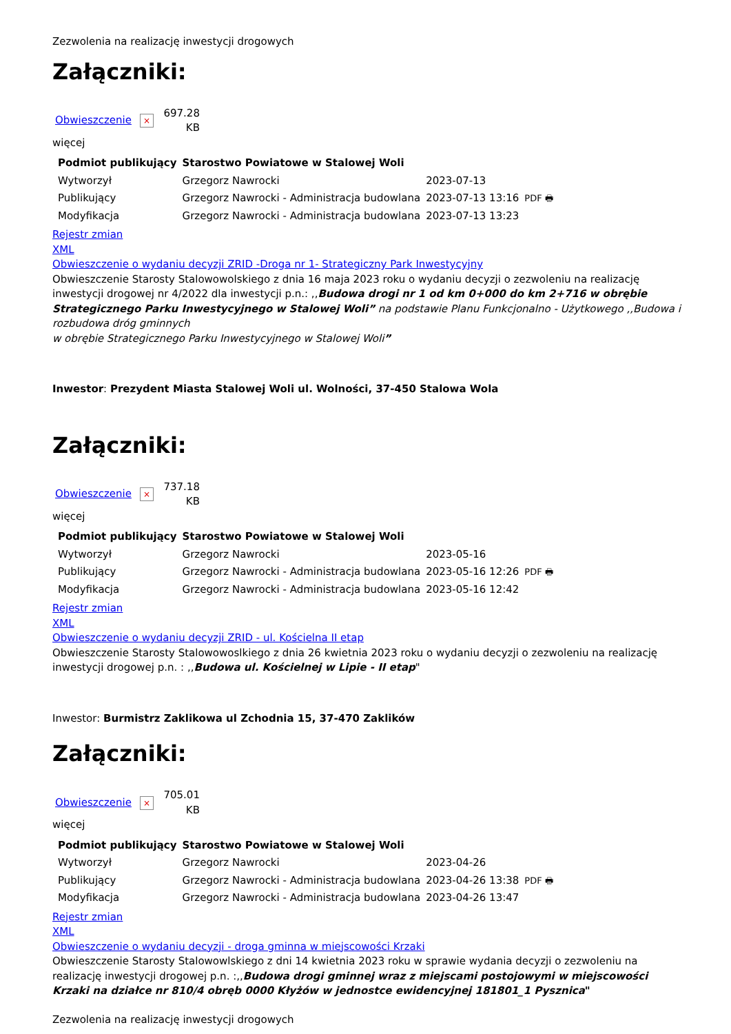Zezwolenia na realizację inwestycji drogowych
Załączniki:
Obwieszczenie × 697.28 KB
więcej
| Podmiot publikujący | Starostwo Powiatowe w Stalowej Woli | | |
| Wytworzył | Grzegorz Nawrocki | 2023-07-13 | PDF 🖶 |
| Publikujący | Grzegorz Nawrocki - Administracja budowlana | 2023-07-13 13:16 | |
| Modyfikacja | Grzegorz Nawrocki - Administracja budowlana | 2023-07-13 13:23 | |
Rejestr zmian
XML
Obwieszczenie o wydaniu decyzji ZRID -Droga nr 1- Strategiczny Park Inwestycyjny
Obwieszczenie Starosty Stalowowolskiego z dnia 16 maja 2023 roku o wydaniu decyzji o zezwoleniu na realizację inwestycji drogowej nr 4/2022 dla inwestycji p.n.: ,,Budowa drogi nr 1 od km 0+000 do km 2+716 w obrębie Strategicznego Parku Inwestycyjnego w Stalowej Woli” na podstawie Planu Funkcjonalno - Użytkowego ,,Budowa i rozbudowa dróg gminnych
w obrębie Strategicznego Parku Inwestycyjnego w Stalowej Woli”
Inwestor: Prezydent Miasta Stalowej Woli ul. Wolności, 37-450 Stalowa Wola
Załączniki:
Obwieszczenie × 737.18 KB
więcej
| Podmiot publikujący | Starostwo Powiatowe w Stalowej Woli | | |
| Wytworzył | Grzegorz Nawrocki | 2023-05-16 | PDF 🖶 |
| Publikujący | Grzegorz Nawrocki - Administracja budowlana | 2023-05-16 12:26 | |
| Modyfikacja | Grzegorz Nawrocki - Administracja budowlana | 2023-05-16 12:42 | |
Rejestr zmian
XML
Obwieszczenie o wydaniu decyzji ZRID - ul. Kościelna II etap
Obwieszczenie Starosty Stalowowoslkiego z dnia 26 kwietnia 2023 roku o wydaniu decyzji o zezwoleniu na realizację inwestycji drogowej p.n. : ,,Budowa ul. Kościelnej w Lipie - II etap"
Inwestor: Burmistrz Zaklikowa ul Zchodnia 15, 37-470 Zaklików
Załączniki:
Obwieszczenie × 705.01 KB
więcej
| Podmiot publikujący | Starostwo Powiatowe w Stalowej Woli | | |
| Wytworzył | Grzegorz Nawrocki | 2023-04-26 | PDF 🖶 |
| Publikujący | Grzegorz Nawrocki - Administracja budowlana | 2023-04-26 13:38 | |
| Modyfikacja | Grzegorz Nawrocki - Administracja budowlana | 2023-04-26 13:47 | |
Rejestr zmian
XML
Obwieszczenie o wydaniu decyzji - droga gminna w miejscowości Krzaki
Obwieszczenie Starosty Stalowowlskiego z dni 14 kwietnia 2023 roku w sprawie wydania decyzji o zezwoleniu na realizację inwestycji drogowej p.n. :,,Budowa drogi gminnej wraz z miejscami postojowymi w miejscowości Krzaki na działce nr 810/4 obręb 0000 Kłyżów w jednostce ewidencyjnej 181801_1 Pysznica"
Zezwolenia na realizację inwestycji drogowych